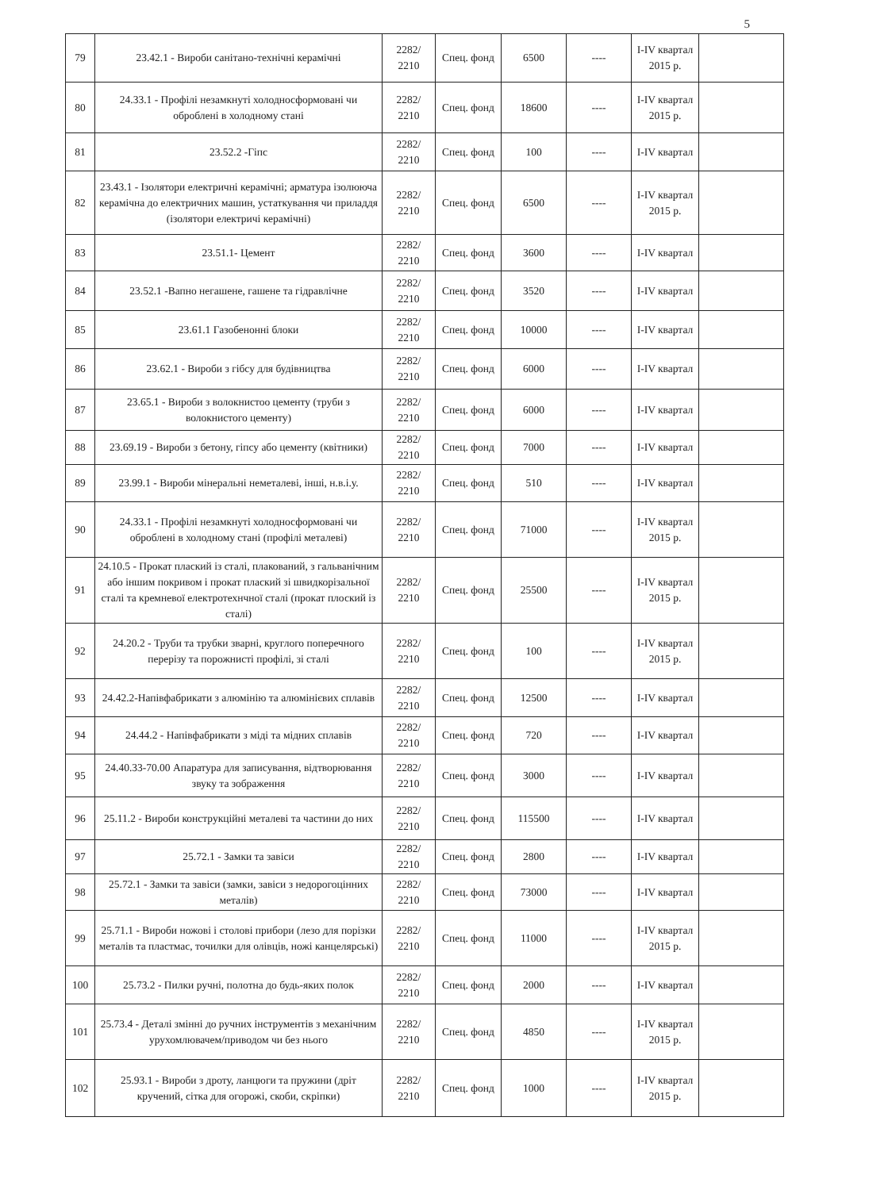5
| 79 | 23.42.1 - Вироби санітано-технічні керамічні | 2282/ 2210 | Спец. фонд | 6500 | ---- | I-IV квартал 2015 р. | |
| 80 | 24.33.1 - Профілі незамкнуті холодносформовані чи оброблені в холодному стані | 2282/ 2210 | Спец. фонд | 18600 | ---- | I-IV квартал 2015 р. | |
| 81 | 23.52.2 -Гіпс | 2282/ 2210 | Спец. фонд | 100 | ---- | I-IV квартал | |
| 82 | 23.43.1 - Ізолятори електричні керамічні; арматура ізолююча керамічна до електричних машин, устаткування чи приладдя (ізолятори електричі керамічні) | 2282/ 2210 | Спец. фонд | 6500 | ---- | I-IV квартал 2015 р. | |
| 83 | 23.51.1- Цемент | 2282/ 2210 | Спец. фонд | 3600 | ---- | I-IV квартал | |
| 84 | 23.52.1 -Вапно негашене, гашене та гідравлічне | 2282/ 2210 | Спец. фонд | 3520 | ---- | I-IV квартал | |
| 85 | 23.61.1 Газобенонні блоки | 2282/ 2210 | Спец. фонд | 10000 | ---- | I-IV квартал | |
| 86 | 23.62.1 - Вироби з гібсу для будівництва | 2282/ 2210 | Спец. фонд | 6000 | ---- | I-IV квартал | |
| 87 | 23.65.1 - Вироби з волокнистоо цементу (труби з волокнистого цементу) | 2282/ 2210 | Спец. фонд | 6000 | ---- | I-IV квартал | |
| 88 | 23.69.19 - Вироби з бетону, гіпсу або цементу (квітники) | 2282/ 2210 | Спец. фонд | 7000 | ---- | I-IV квартал | |
| 89 | 23.99.1 - Вироби мінеральні неметалеві, інші, н.в.і.у. | 2282/ 2210 | Спец. фонд | 510 | ---- | I-IV квартал | |
| 90 | 24.33.1 - Профілі незамкнуті холодносформовані чи оброблені в холодному стані (профілі металеві) | 2282/ 2210 | Спец. фонд | 71000 | ---- | I-IV квартал 2015 р. | |
| 91 | 24.10.5 - Прокат плаский із сталі, плакований, з гальванічним або іншим покривом і прокат плаский зі швидкорізальної сталі та кремневої електротехнчної сталі (прокат плоский із сталі) | 2282/ 2210 | Спец. фонд | 25500 | ---- | I-IV квартал 2015 р. | |
| 92 | 24.20.2 - Труби та трубки зварні, круглого поперечного перерізу та порожнисті профілі, зі сталі | 2282/ 2210 | Спец. фонд | 100 | ---- | I-IV квартал 2015 р. | |
| 93 | 24.42.2-Напівфабрикати з алюмінію та алюмінієвих сплавів | 2282/ 2210 | Спец. фонд | 12500 | ---- | I-IV квартал | |
| 94 | 24.44.2 - Напівфабрикати з міді та мідних сплавів | 2282/ 2210 | Спец. фонд | 720 | ---- | I-IV квартал | |
| 95 | 24.40.33-70.00 Апаратура для записування, відтворювання звуку та зображення | 2282/ 2210 | Спец. фонд | 3000 | ---- | I-IV квартал | |
| 96 | 25.11.2 - Вироби конструкційні металеві та частини до них | 2282/ 2210 | Спец. фонд | 115500 | ---- | I-IV квартал | |
| 97 | 25.72.1 - Замки та завіси | 2282/ 2210 | Спец. фонд | 2800 | ---- | I-IV квартал | |
| 98 | 25.72.1 - Замки та завіси (замки, завіси з недорогоцінних металів) | 2282/ 2210 | Спец. фонд | 73000 | ---- | I-IV квартал | |
| 99 | 25.71.1 - Вироби ножові і столові прибори (лезо для порізки металів та пластмас, точилки для олівців, ножі канцелярські) | 2282/ 2210 | Спец. фонд | 11000 | ---- | I-IV квартал 2015 р. | |
| 100 | 25.73.2 - Пилки ручні, полотна до будь-яких полок | 2282/ 2210 | Спец. фонд | 2000 | ---- | I-IV квартал | |
| 101 | 25.73.4 - Деталі змінні до ручних інструментів з механічним урухомлювачем/приводом чи без нього | 2282/ 2210 | Спец. фонд | 4850 | ---- | I-IV квартал 2015 р. | |
| 102 | 25.93.1 - Вироби з дроту, ланцюги та пружини (дріт кручений, сітка для огорожі, скоби, скріпки) | 2282/ 2210 | Спец. фонд | 1000 | ---- | I-IV квартал 2015 р. | |